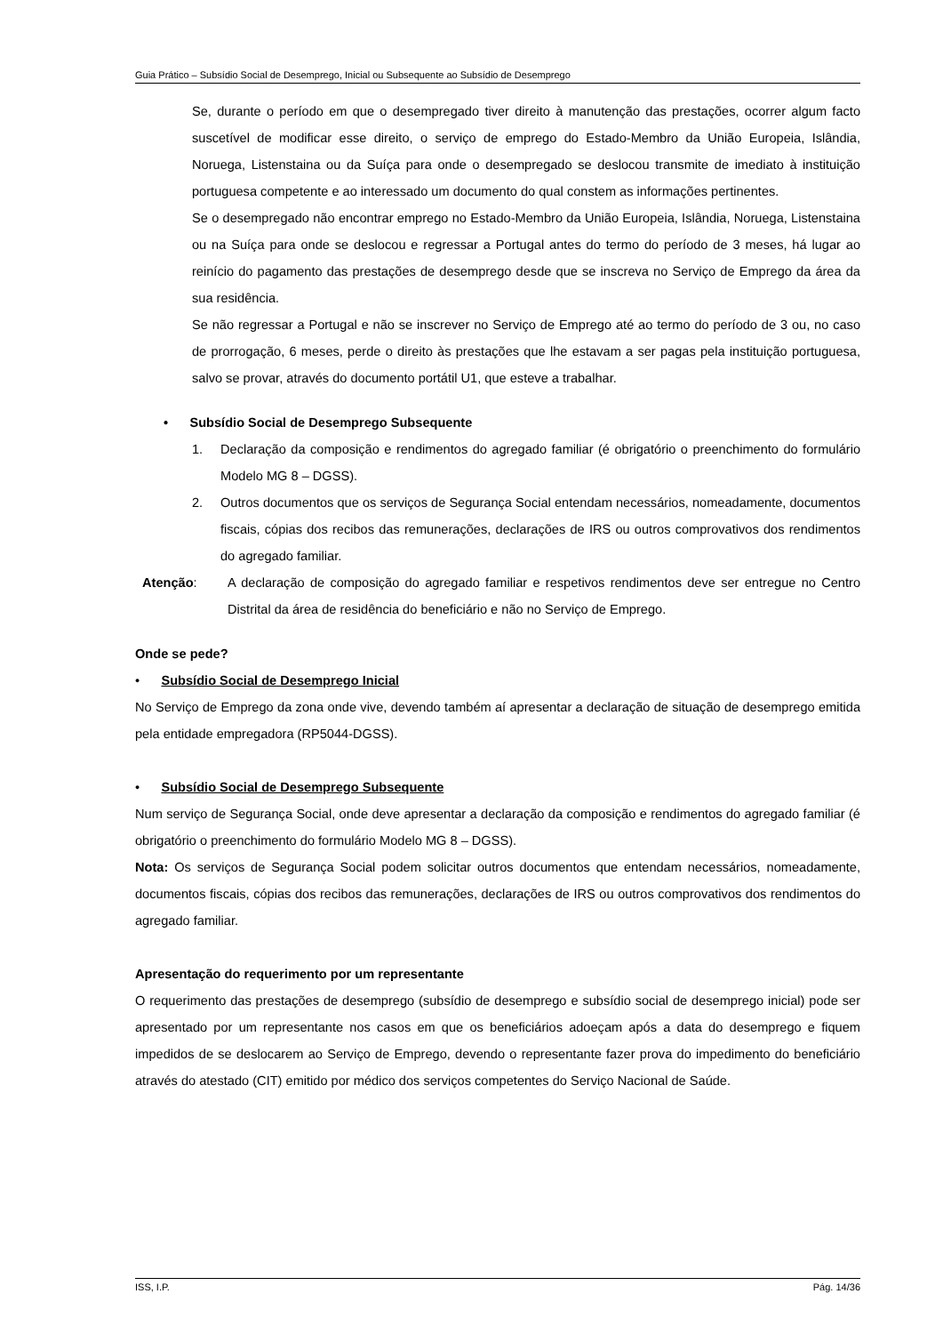Guia Prático – Subsídio Social de Desemprego, Inicial ou Subsequente ao Subsídio de Desemprego
Se, durante o período em que o desempregado tiver direito à manutenção das prestações, ocorrer algum facto suscetível de modificar esse direito, o serviço de emprego do Estado-Membro da União Europeia, Islândia, Noruega, Listenstaina ou da Suíça para onde o desempregado se deslocou transmite de imediato à instituição portuguesa competente e ao interessado um documento do qual constem as informações pertinentes.
Se o desempregado não encontrar emprego no Estado-Membro da União Europeia, Islândia, Noruega, Listenstaina ou na Suíça para onde se deslocou e regressar a Portugal antes do termo do período de 3 meses, há lugar ao reinício do pagamento das prestações de desemprego desde que se inscreva no Serviço de Emprego da área da sua residência.
Se não regressar a Portugal e não se inscrever no Serviço de Emprego até ao termo do período de 3 ou, no caso de prorrogação, 6 meses, perde o direito às prestações que lhe estavam a ser pagas pela instituição portuguesa, salvo se provar, através do documento portátil U1, que esteve a trabalhar.
• Subsídio Social de Desemprego Subsequente
1. Declaração da composição e rendimentos do agregado familiar (é obrigatório o preenchimento do formulário Modelo MG 8 – DGSS).
2. Outros documentos que os serviços de Segurança Social entendam necessários, nomeadamente, documentos fiscais, cópias dos recibos das remunerações, declarações de IRS ou outros comprovativos dos rendimentos do agregado familiar.
Atenção: A declaração de composição do agregado familiar e respetivos rendimentos deve ser entregue no Centro Distrital da área de residência do beneficiário e não no Serviço de Emprego.
Onde se pede?
• Subsídio Social de Desemprego Inicial
No Serviço de Emprego da zona onde vive, devendo também aí apresentar a declaração de situação de desemprego emitida pela entidade empregadora (RP5044-DGSS).
• Subsídio Social de Desemprego Subsequente
Num serviço de Segurança Social, onde deve apresentar a declaração da composição e rendimentos do agregado familiar (é obrigatório o preenchimento do formulário Modelo MG 8 – DGSS).
Nota: Os serviços de Segurança Social podem solicitar outros documentos que entendam necessários, nomeadamente, documentos fiscais, cópias dos recibos das remunerações, declarações de IRS ou outros comprovativos dos rendimentos do agregado familiar.
Apresentação do requerimento por um representante
O requerimento das prestações de desemprego (subsídio de desemprego e subsídio social de desemprego inicial) pode ser apresentado por um representante nos casos em que os beneficiários adoeçam após a data do desemprego e fiquem impedidos de se deslocarem ao Serviço de Emprego, devendo o representante fazer prova do impedimento do beneficiário através do atestado (CIT) emitido por médico dos serviços competentes do Serviço Nacional de Saúde.
ISS, I.P. Pág. 14/36